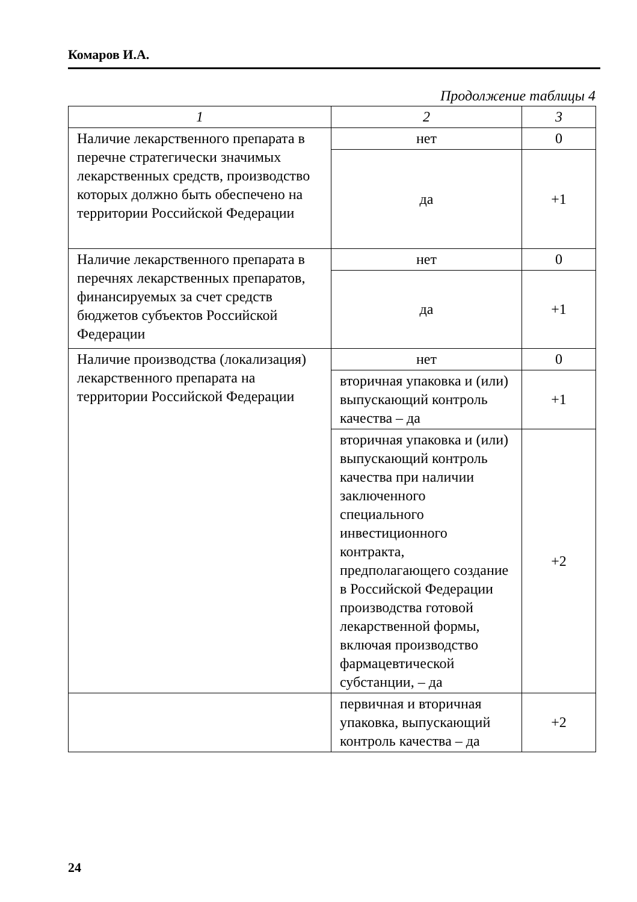Комаров И.А.
Продолжение таблицы 4
| 1 | 2 | 3 |
| --- | --- | --- |
| Наличие лекарственного препарата в перечне стратегически значимых лекарственных средств, производство которых должно быть обеспечено на территории Российской Федерации | нет | 0 |
| | да | +1 |
| Наличие лекарственного препарата в перечнях лекарственных препаратов, финансируемых за счет средств бюджетов субъектов Российской Федерации | нет | 0 |
| | да | +1 |
| Наличие производства (локализация) лекарственного препарата на территории Российской Федерации | нет | 0 |
| | вторичная упаковка и (или) выпускающий контроль качества – да | +1 |
| | вторичная упаковка и (или) выпускающий контроль качества при наличии заключенного специального инвестиционного контракта, предполагающего создание в Российской Федерации производства готовой лекарственной формы, включая производство фармацевтической субстанции, – да | +2 |
| | первичная и вторичная упаковка, выпускающий контроль качества – да | +2 |
24